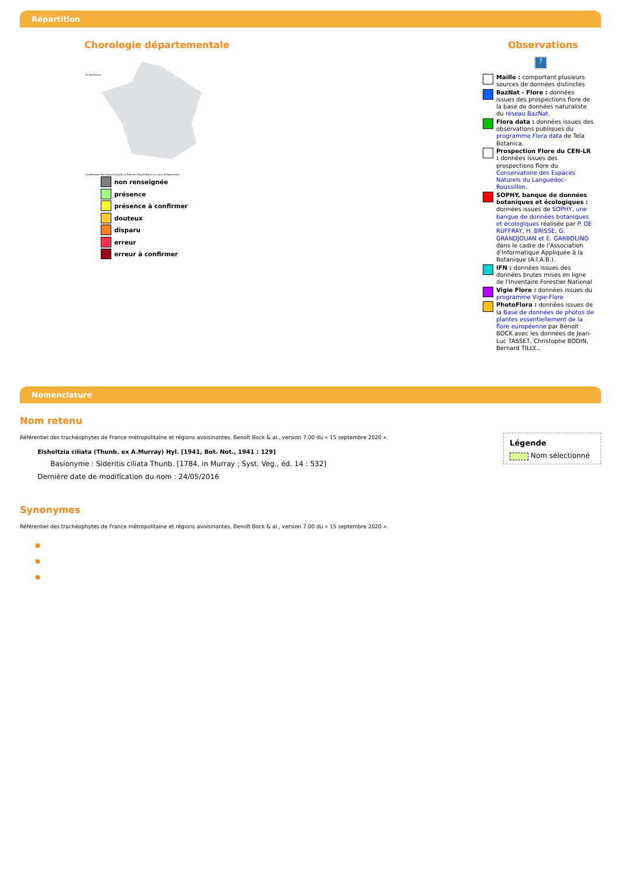Répartition
Chorologie départementale
Île-de-France
Guadeloupe Martinique Guyane La Réunion Mayotte Carte en cours d'élaboration.
non renseignée
présence
présence à confirmer
douteux
disparu
erreur
erreur à confirmer
Observations
?
Maille : comportant plusieurs sources de données distinctes
BazNat - Flore : données issues des prospections flore de la base de données naturaliste du réseau BazNat.
Flora data : données issues des observations publiques du programme Flora data de Tela Botanica.
Prospection Flore du CEN-LR : données issues des prospections flore du Conservatoire des Espaces Naturels du Languedoc-Roussillon.
SOPHY, banque de données botaniques et écologiques : données issues de SOPHY, une banque de données botaniques et écologiques réalisée par P. DE RUFFRAY, H. BRISSE, G. GRANDJOUAN et E. GARBOLINO dans le cadre de l'Association d'Informatique Appliquée à la Botanique (A.I.A.B.).
IFN : données issues des données brutes mises en ligne de l'Inventaire Forestier National
Vigie Flore : données issues du programme Vigie-Flore
PhotoFlora : données issues de la Base de données de photos de plantes essentiellement de la flore européenne par Benoit BOCK avec les données de Jean-Luc TASSET, Christophe BODIN, Bernard TILLY...
Nomenclature
Nom retenu
Légende
Nom sélectionné
Référentiel des trachéophytes de France métropolitaine et régions avoisinantes, Benoît Bock & al., version 7.00 du « 15 septembre 2020 ».
Elsholtzia ciliata (Thunb. ex A.Murray) Hyl. [1941, Bot. Not., 1941 : 129]
Basionyme : Sideritis ciliata Thunb. [1784, in Murray ; Syst. Veg., éd. 14 : 532]
Dernière date de modification du nom : 24/05/2016
Synonymes
Référentiel des trachéophytes de France métropolitaine et régions avoisinantes, Benoît Bock & al., version 7.00 du « 15 septembre 2020 ».
■
■
■